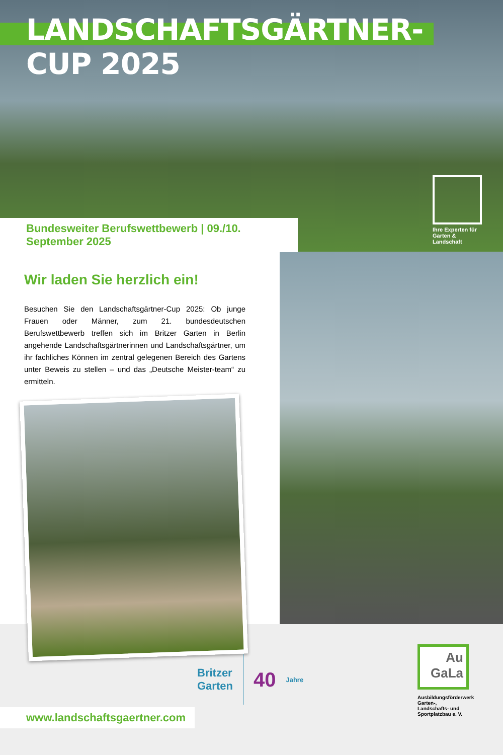LANDSCHAFTSGÄRTNER-CUP 2025
Bundesweiter Berufswettbewerb | 09./10. September 2025
Ihre Experten für Garten & Landschaft
Wir laden Sie herzlich ein!
Besuchen Sie den Landschaftsgärtner-Cup 2025: Ob junge Frauen oder Männer, zum 21. bundesdeutschen Berufswettbewerb treffen sich im Britzer Garten in Berlin angehende Landschaftsgärtnerinnen und Landschaftsgärtner, um ihr fachliches Können im zentral gelegenen Bereich des Gartens unter Beweis zu stellen – und das „Deutsche Meister-team“ zu ermitteln.
Britzer
Garten 40 Jahre
Au
GaLa
Ausbildungsförderwerk Garten-, Landschafts- und Sportplatzbau e. V.
www.landschaftsgaertner.com